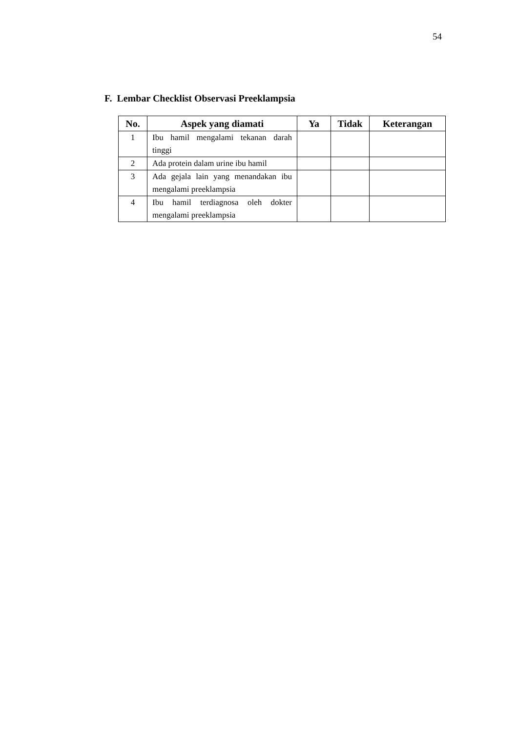54
F. Lembar Checklist Observasi Preeklampsia
| No. | Aspek yang diamati | Ya | Tidak | Keterangan |
| --- | --- | --- | --- | --- |
| 1 | Ibu hamil mengalami tekanan darah tinggi | | | |
| 2 | Ada protein dalam urine ibu hamil | | | |
| 3 | Ada gejala lain yang menandakan ibu mengalami preeklampsia | | | |
| 4 | Ibu hamil terdiagnosa oleh dokter mengalami preeklampsia | | | |